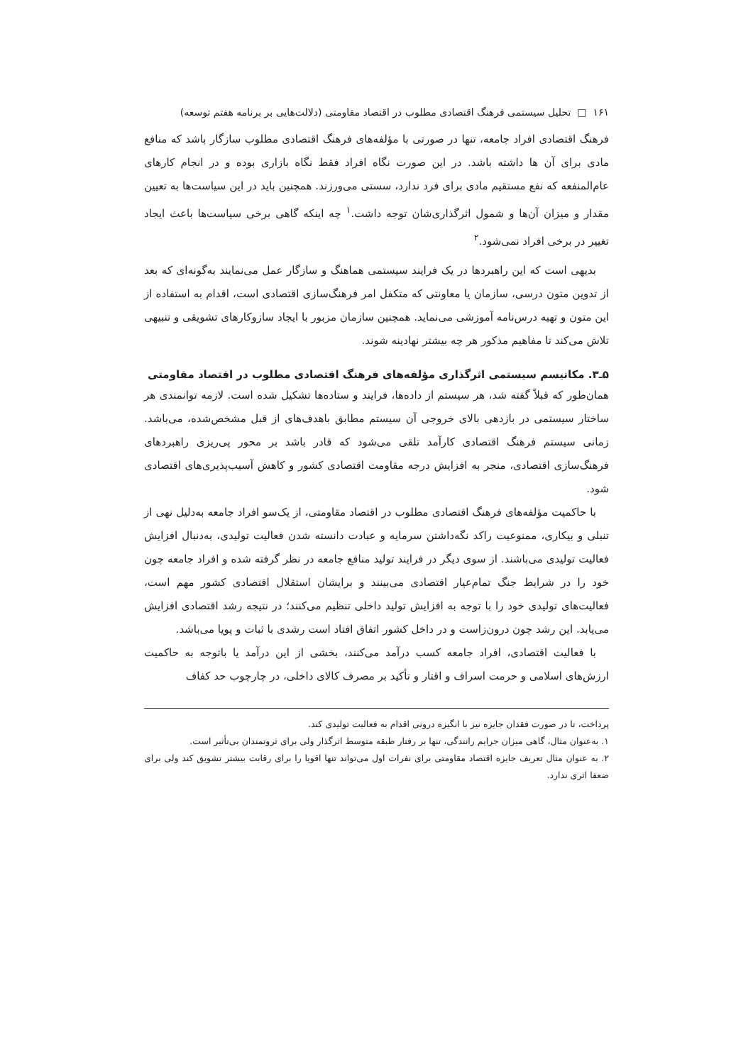۱۶۱ □ تحلیل سیستمی فرهنگ اقتصادی مطلوب در اقتصاد مقاومتی (دلالت‌هایی بر برنامه هفتم توسعه)
فرهنگ اقتصادی افراد جامعه، تنها در صورتی با مؤلفه‌های فرهنگ اقتصادی مطلوب سازگار باشد که منافع مادی برای آن ها داشته باشد. در این صورت نگاه افراد فقط نگاه بازاری بوده و در انجام کارهای عام‌المنفعه که نفع مستقیم مادی برای فرد ندارد، سستی می‌ورزند. همچنین باید در این سیاست‌ها به تعیین مقدار و میزان آن‌ها و شمول اثرگذاری‌شان توجه داشت.<sup>۱</sup> چه اینکه گاهی برخی سیاست‌ها باعث ایجاد تغییر در برخی افراد نمی‌شود.<sup>۲</sup>
بدیهی است که این راهبردها در یک فرایند سیستمی هماهنگ و سازگار عمل می‌نمایند به‌گونه‌ای که بعد از تدوین متون درسی، سازمان یا معاونتی که متکفل امر فرهنگ‌سازی اقتصادی است، اقدام به استفاده از این متون و تهیه درس‌نامه آموزشی می‌نماید. همچنین سازمان مزبور با ایجاد سازوکارهای تشویقی و تنبیهی تلاش می‌کند تا مفاهیم مذکور هر چه بیشتر نهادینه شوند.
۵ـ۳. مکانیسم سیستمی اثرگذاری مؤلفه‌های فرهنگ اقتصادی مطلوب در اقتصاد مقاومتی
همان‌طور که قبلاً گفته شد، هر سیستم از داده‌ها، فرایند و ستاده‌ها تشکیل شده است. لازمه توانمندی هر ساختار سیستمی در بازدهی بالای خروجی آن سیستم مطابق باهدف‌های از قبل مشخص‌شده، می‌باشد. زمانی سیستم فرهنگ اقتصادی کارآمد تلقی می‌شود که قادر باشد بر محور پی‌ریزی راهبردهای فرهنگ‌سازی اقتصادی، منجر به افزایش درجه مقاومت اقتصادی کشور و کاهش آسیب‌پذیری‌های اقتصادی شود.
با حاکمیت مؤلفه‌های فرهنگ اقتصادی مطلوب در اقتصاد مقاومتی، از یک‌سو افراد جامعه به‌دلیل نهی از تنبلی و بیکاری، ممنوعیت راکد نگه‌داشتن سرمایه و عبادت دانسته شدن فعالیت تولیدی، به‌دنبال افزایش فعالیت تولیدی می‌باشند. از سوی دیگر در فرایند تولید منافع جامعه در نظر گرفته شده و افراد جامعه چون خود را در شرایط جنگ تمام‌عیار اقتصادی می‌بینند و برایشان استقلال اقتصادی کشور مهم است، فعالیت‌های تولیدی خود را با توجه به افزایش تولید داخلی تنظیم می‌کنند؛ در نتیجه رشد اقتصادی افزایش می‌یابد. این رشد چون درون‌زاست و در داخل کشور اتفاق افتاد است رشدی با ثبات و پویا می‌باشد.
با فعالیت اقتصادی، افراد جامعه کسب درآمد می‌کنند، بخشی از این درآمد یا باتوجه به حاکمیت ارزش‌های اسلامی و حرمت اسراف و اقتار و تأکید بر مصرف کالای داخلی، در چارچوب حد کفاف
پرداخت، تا در صورت فقدان جایزه نیز با انگیزه درونی اقدام به فعالیت تولیدی کند.
۱. به‌عنوان مثال، گاهی میزان جرایم رانندگی، تنها بر رفتار طبقه متوسط اثرگذار ولی برای ثروتمندان بی‌تأثیر است.
۲. به عنوان مثال تعریف جایزه اقتصاد مقاومتی برای نفرات اول می‌تواند تنها اقویا را برای رقابت بیشتر تشویق کند ولی برای ضعفا اثری ندارد.